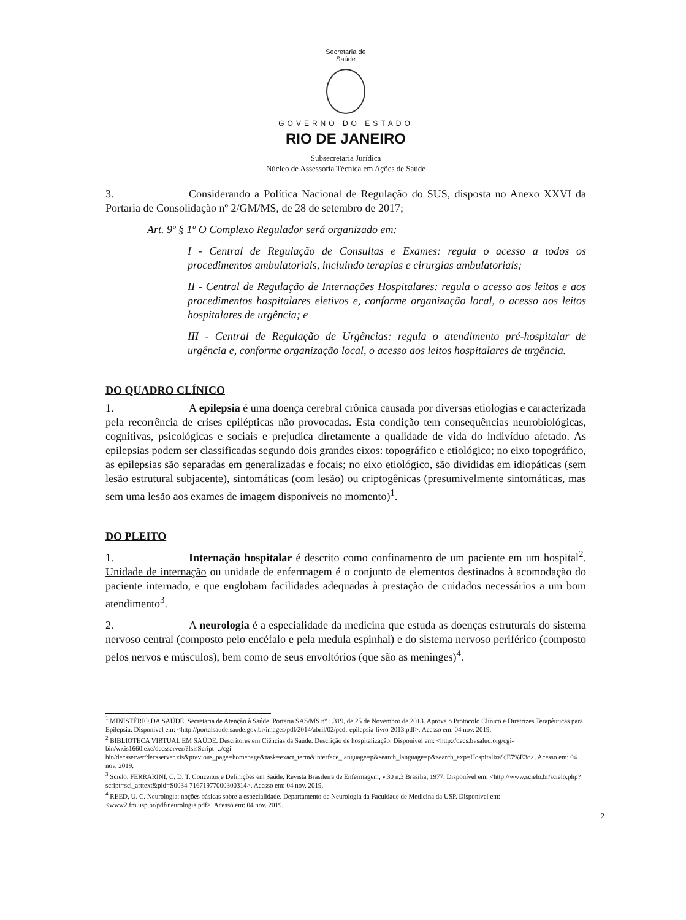Secretaria de
Saúde
GOVERNO DO ESTADO
RIO DE JANEIRO
Subsecretaria Jurídica
Núcleo de Assessoria Técnica em Ações de Saúde
3. Considerando a Política Nacional de Regulação do SUS, disposta no Anexo XXVI da Portaria de Consolidação nº 2/GM/MS, de 28 de setembro de 2017;
Art. 9º § 1º O Complexo Regulador será organizado em:
I - Central de Regulação de Consultas e Exames: regula o acesso a todos os procedimentos ambulatoriais, incluindo terapias e cirurgias ambulatoriais;
II - Central de Regulação de Internações Hospitalares: regula o acesso aos leitos e aos procedimentos hospitalares eletivos e, conforme organização local, o acesso aos leitos hospitalares de urgência; e
III - Central de Regulação de Urgências: regula o atendimento pré-hospitalar de urgência e, conforme organização local, o acesso aos leitos hospitalares de urgência.
DO QUADRO CLÍNICO
1. A epilepsia é uma doença cerebral crônica causada por diversas etiologias e caracterizada pela recorrência de crises epilépticas não provocadas. Esta condição tem consequências neurobiológicas, cognitivas, psicológicas e sociais e prejudica diretamente a qualidade de vida do indivíduo afetado. As epilepsias podem ser classificadas segundo dois grandes eixos: topográfico e etiológico; no eixo topográfico, as epilepsias são separadas em generalizadas e focais; no eixo etiológico, são divididas em idiopáticas (sem lesão estrutural subjacente), sintomáticas (com lesão) ou criptogênicas (presumivelmente sintomáticas, mas sem uma lesão aos exames de imagem disponíveis no momento)<sup>1</sup>.
DO PLEITO
1. Internação hospitalar é descrito como confinamento de um paciente em um hospital<sup>2</sup>. Unidade de internação ou unidade de enfermagem é o conjunto de elementos destinados à acomodação do paciente internado, e que englobam facilidades adequadas à prestação de cuidados necessários a um bom atendimento<sup>3</sup>.
2. A neurologia é a especialidade da medicina que estuda as doenças estruturais do sistema nervoso central (composto pelo encéfalo e pela medula espinhal) e do sistema nervoso periférico (composto pelos nervos e músculos), bem como de seus envoltórios (que são as meninges)<sup>4</sup>.
<sup>1</sup> MINISTÉRIO DA SAÚDE. Secretaria de Atenção à Saúde. Portaria SAS/MS nº 1.319, de 25 de Novembro de 2013. Aprova o Protocolo Clínico e Diretrizes Terapêuticas para Epilepsia. Disponível em: <http://portalsaude.saude.gov.br/images/pdf/2014/abril/02/pcdt-epilepsia-livro-2013.pdf>. Acesso em: 04 nov. 2019.
<sup>2</sup> BIBLIOTECA VIRTUAL EM SAÚDE. Descritores em Ciências da Saúde. Descrição de hospitalização. Disponível em: <http://decs.bvsalud.org/cgi-bin/wxis1660.exe/decsserver/?IsisScript=../cgi-bin/decsserver/decsserver.xis&previous_page=homepage&task=exact_term&interface_language=p&search_language=p&search_exp=Hospitaliza%E7%E3o>. Acesso em: 04 nov. 2019.
<sup>3</sup> Scielo. FERRARINI, C. D. T. Conceitos e Definições em Saúde. Revista Brasileira de Enfermagem, v.30 n.3 Brasília, 1977. Disponível em: <http://www.scielo.br/scielo.php?script=sci_arttext&pid=S0034-71671977000300314>. Acesso em: 04 nov. 2019.
<sup>4</sup> REED, U. C. Neurologia: noções básicas sobre a especialidade. Departamento de Neurologia da Faculdade de Medicina da USP. Disponível em: <www2.fm.usp.br/pdf/neurologia.pdf>. Acesso em: 04 nov. 2019.
2